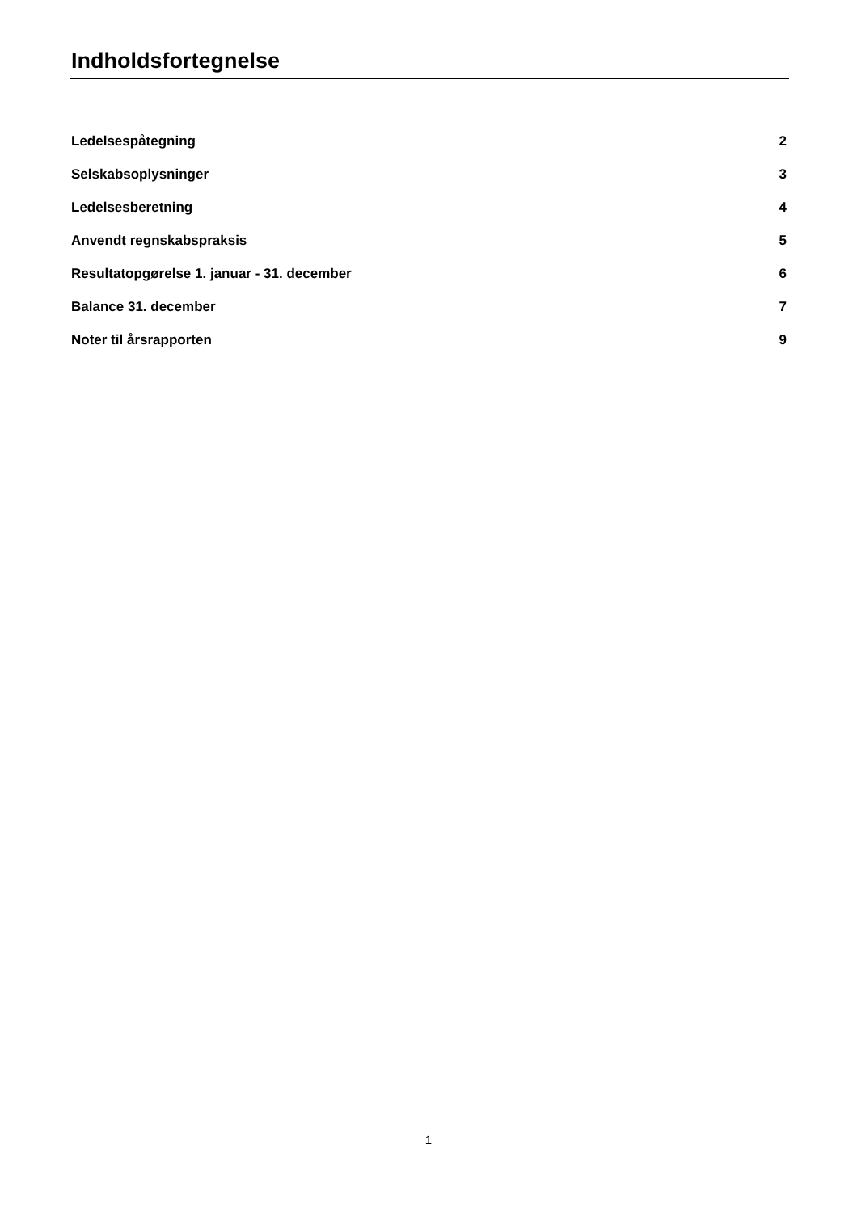Indholdsfortegnelse
Ledelsespåtegning 2
Selskabsoplysninger 3
Ledelsesberetning 4
Anvendt regnskabspraksis 5
Resultatopgørelse 1. januar - 31. december 6
Balance 31. december 7
Noter til årsrapporten 9
1